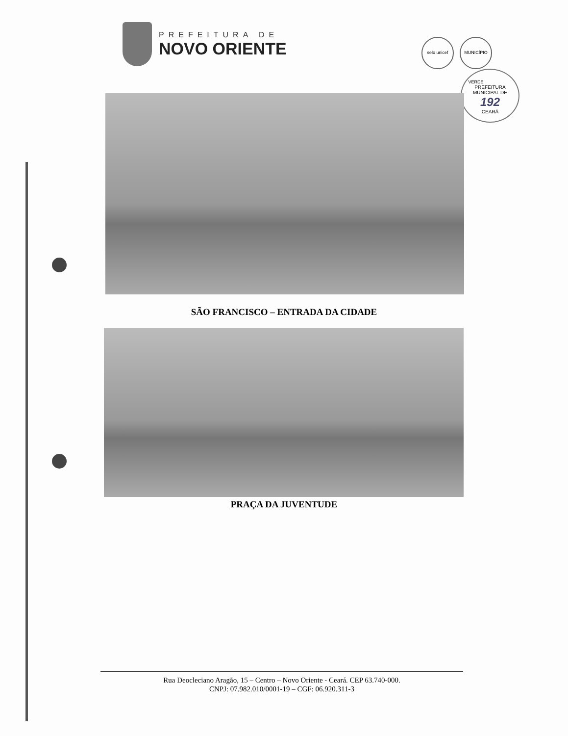PREFEITURA DE
NOVO ORIENTE
selo unicef MUNICÍPIO VERDE
PREFEITURA MUNICIPAL DE
192
CEARÁ
SÃO FRANCISCO – ENTRADA DA CIDADE
PRAÇA DA JUVENTUDE
Rua Deocleciano Aragão, 15 – Centro – Novo Oriente - Ceará. CEP 63.740-000.
CNPJ: 07.982.010/0001-19 – CGF: 06.920.311-3